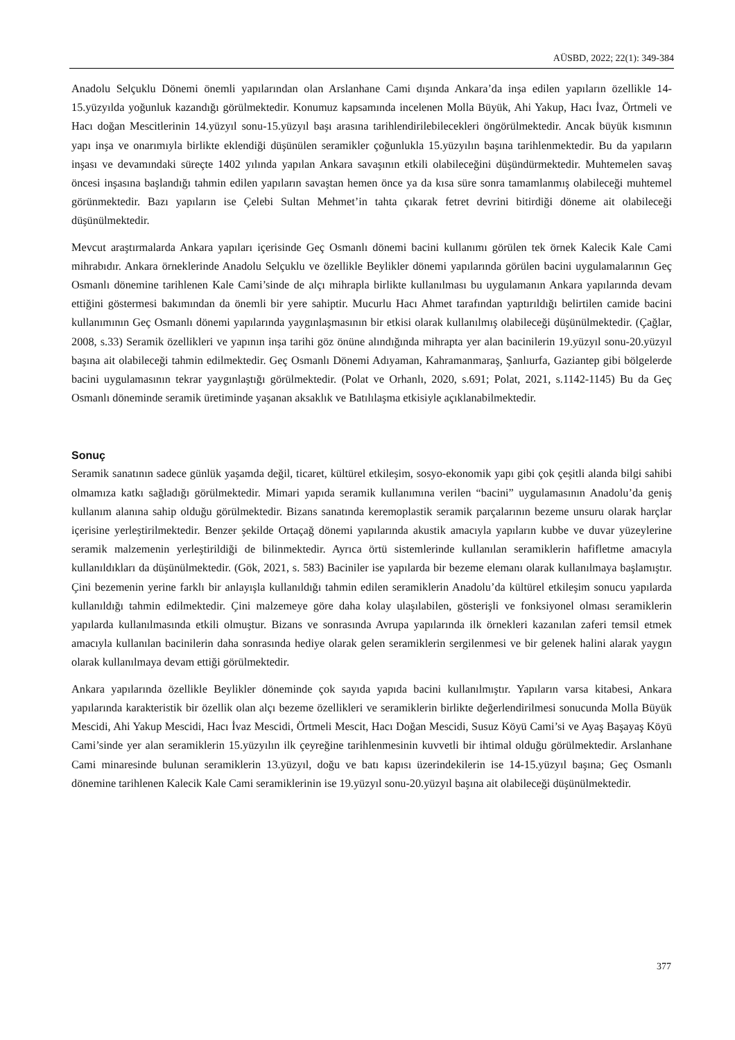AÜSBD, 2022; 22(1): 349-384
Anadolu Selçuklu Dönemi önemli yapılarından olan Arslanhane Cami dışında Ankara’da inşa edilen yapıların özellikle 14-15.yüzyılda yoğunluk kazandığı görülmektedir. Konumuz kapsamında incelenen Molla Büyük, Ahi Yakup, Hacı İvaz, Örtmeli ve Hacı doğan Mescitlerinin 14.yüzyıl sonu-15.yüzyıl başı arasına tarihlendirilebilecekleri öngörülmektedir. Ancak büyük kısmının yapı inşa ve onarımıyla birlikte eklendiği düşünülen seramikler çoğunlukla 15.yüzyılın başına tarihlenmektedir. Bu da yapıların inşası ve devamındaki süreçte 1402 yılında yapılan Ankara savaşının etkili olabileceğini düşündürmektedir. Muhtemelen savaş öncesi inşasına başlandığı tahmin edilen yapıların savaştan hemen önce ya da kısa süre sonra tamamlanmış olabileceği muhtemel görünmektedir. Bazı yapıların ise Çelebi Sultan Mehmet’in tahta çıkarak fetret devrini bitirdiği döneme ait olabileceği düşünülmektedir.
Mevcut araştırmalarda Ankara yapıları içerisinde Geç Osmanlı dönemi bacini kullanımı görülen tek örnek Kalecik Kale Cami mihrabıdır. Ankara örneklerinde Anadolu Selçuklu ve özellikle Beylikler dönemi yapılarında görülen bacini uygulamalarının Geç Osmanlı dönemine tarihlenen Kale Cami’sinde de alçı mihrapla birlikte kullanılması bu uygulamanın Ankara yapılarında devam ettiğini göstermesi bakımından da önemli bir yere sahiptir. Mucurlu Hacı Ahmet tarafından yaptırıldığı belirtilen camide bacini kullanımının Geç Osmanlı dönemi yapılarında yaygınlaşmasının bir etkisi olarak kullanılmış olabileceği düşünülmektedir. (Çağlar, 2008, s.33) Seramik özellikleri ve yapının inşa tarihi göz önüne alındığında mihrapta yer alan bacinilerin 19.yüzyıl sonu-20.yüzyıl başına ait olabileceği tahmin edilmektedir. Geç Osmanlı Dönemi Adıyaman, Kahramanmaraş, Şanlıurfa, Gaziantep gibi bölgelerde bacini uygulamasının tekrar yaygınlaştığı görülmektedir. (Polat ve Orhanlı, 2020, s.691; Polat, 2021, s.1142-1145) Bu da Geç Osmanlı döneminde seramik üretiminde yaşanan aksaklık ve Batılılaşma etkisiyle açıklanabilmektedir.
Sonuç
Seramik sanatının sadece günlük yaşamda değil, ticaret, kültürel etkileşim, sosyo-ekonomik yapı gibi çok çeşitli alanda bilgi sahibi olmamıza katkı sağladığı görülmektedir. Mimari yapıda seramik kullanımına verilen “bacini” uygulamasının Anadolu’da geniş kullanım alanına sahip olduğu görülmektedir. Bizans sanatında keremoplastik seramik parçalarının bezeme unsuru olarak harçlar içerisine yerleştirilmektedir. Benzer şekilde Ortaçağ dönemi yapılarında akustik amacıyla yapıların kubbe ve duvar yüzeylerine seramik malzemenin yerleştirildiği de bilinmektedir. Ayrıca örtü sistemlerinde kullanılan seramiklerin hafifletme amacıyla kullanıldıkları da düşünülmektedir. (Gök, 2021, s. 583) Baciniler ise yapılarda bir bezeme elemanı olarak kullanılmaya başlamıştır. Çini bezemenin yerine farklı bir anlayışla kullanıldığı tahmin edilen seramiklerin Anadolu’da kültürel etkileşim sonucu yapılarda kullanıldığı tahmin edilmektedir. Çini malzemeye göre daha kolay ulaşılabilen, gösterişli ve fonksiyonel olması seramiklerin yapılarda kullanılmasında etkili olmuştur. Bizans ve sonrasında Avrupa yapılarında ilk örnekleri kazanılan zaferi temsil etmek amacıyla kullanılan bacinilerin daha sonrasında hediye olarak gelen seramiklerin sergilenmesi ve bir gelenek halini alarak yaygın olarak kullanılmaya devam ettiği görülmektedir.
Ankara yapılarında özellikle Beylikler döneminde çok sayıda yapıda bacini kullanılmıştır. Yapıların varsa kitabesi, Ankara yapılarında karakteristik bir özellik olan alçı bezeme özellikleri ve seramiklerin birlikte değerlendirilmesi sonucunda Molla Büyük Mescidi, Ahi Yakup Mescidi, Hacı İvaz Mescidi, Örtmeli Mescit, Hacı Doğan Mescidi, Susuz Köyü Cami’si ve Ayaş Başayaş Köyü Cami’sinde yer alan seramiklerin 15.yüzyılın ilk çeyreğine tarihlenmesinin kuvvetli bir ihtimal olduğu görülmektedir. Arslanhane Cami minaresinde bulunan seramiklerin 13.yüzyıl, doğu ve batı kapısı üzerindekilerin ise 14-15.yüzyıl başına; Geç Osmanlı dönemine tarihlenen Kalecik Kale Cami seramiklerinin ise 19.yüzyıl sonu-20.yüzyıl başına ait olabileceği düşünülmektedir.
377